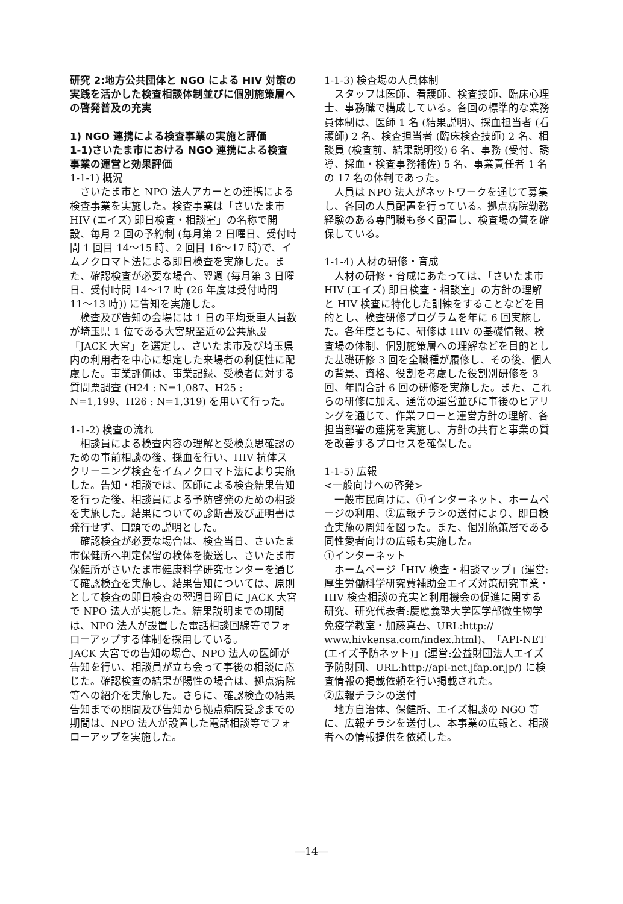研究 2:地方公共団体と NGO による HIV 対策の実践を活かした検査相談体制並びに個別施策層への啓発普及の充実
1) NGO 連携による検査事業の実施と評価
1-1)さいたま市における NGO 連携による検査事業の運営と効果評価
1-1-1) 概況
さいたま市と NPO 法人アカーとの連携による検査事業を実施した。検査事業は「さいたま市 HIV (エイズ) 即日検査・相談室」の名称で開設、毎月 2 回の予約制 (毎月第 2 日曜日、受付時間 1 回目 14〜15 時、2 回目 16〜17 時)で、イムノクロマト法による即日検査を実施した。また、確認検査が必要な場合、翌週 (毎月第 3 日曜日、受付時間 14〜17 時 (26 年度は受付時間 11〜13 時)) に告知を実施した。
検査及び告知の会場には 1 日の平均乗車人員数が埼玉県 1 位である大宮駅至近の公共施設「JACK 大宮」を選定し、さいたま市及び埼玉県内の利用者を中心に想定した来場者の利便性に配慮した。事業評価は、事業記録、受検者に対する質問票調査 (H24 : N=1,087、H25 : N=1,199、H26 : N=1,319) を用いて行った。
1-1-2) 検査の流れ
相談員による検査内容の理解と受検意思確認のための事前相談の後、採血を行い、HIV 抗体スクリーニング検査をイムノクロマト法により実施した。告知・相談では、医師による検査結果告知を行った後、相談員による予防啓発のための相談を実施した。結果についての診断書及び証明書は発行せず、口頭での説明とした。
確認検査が必要な場合は、検査当日、さいたま市保健所へ判定保留の検体を搬送し、さいたま市保健所がさいたま市健康科学研究センターを通じて確認検査を実施し、結果告知については、原則として検査の即日検査の翌週日曜日に JACK 大宮で NPO 法人が実施した。結果説明までの期間は、NPO 法人が設置した電話相談回線等でフォローアップする体制を採用している。
JACK 大宮での告知の場合、NPO 法人の医師が告知を行い、相談員が立ち会って事後の相談に応じた。確認検査の結果が陽性の場合は、拠点病院等への紹介を実施した。さらに、確認検査の結果告知までの期間及び告知から拠点病院受診までの期間は、NPO 法人が設置した電話相談等でフォローアップを実施した。
1-1-3) 検査場の人員体制
スタッフは医師、看護師、検査技師、臨床心理士、事務職で構成している。各回の標準的な業務員体制は、医師 1 名 (結果説明)、採血担当者 (看護師) 2 名、検査担当者 (臨床検査技師) 2 名、相談員 (検査前、結果説明後) 6 名、事務 (受付、誘導、採血・検査事務補佐) 5 名、事業責任者 1 名の 17 名の体制であった。
人員は NPO 法人がネットワークを通じて募集し、各回の人員配置を行っている。拠点病院勤務経験のある専門職も多く配置し、検査場の質を確保している。
1-1-4) 人材の研修・育成
人材の研修・育成にあたっては、「さいたま市 HIV (エイズ) 即日検査・相談室」の方針の理解と HIV 検査に特化した訓練をすることなどを目的とし、検査研修プログラムを年に 6 回実施した。各年度ともに、研修は HIV の基礎情報、検査場の体制、個別施策層への理解などを目的とした基礎研修 3 回を全職種が履修し、その後、個人の背景、資格、役割を考慮した役割別研修を 3 回、年間合計 6 回の研修を実施した。また、これらの研修に加え、通常の運営並びに事後のヒアリングを通じて、作業フローと運営方針の理解、各担当部署の連携を実施し、方針の共有と事業の質を改善するプロセスを確保した。
1-1-5) 広報
<一般向けへの啓発>
一般市民向けに、①インターネット、ホームページの利用、②広報チラシの送付により、即日検査実施の周知を図った。また、個別施策層である同性愛者向けの広報も実施した。
①インターネット
ホームページ「HIV 検査・相談マップ」(運営:厚生労働科学研究費補助金エイズ対策研究事業・HIV 検査相談の充実と利用機会の促進に関する研究、研究代表者:慶應義塾大学医学部微生物学免疫学教室・加藤真吾、URL:http:// www.hivkensa.com/index.html)、「API-NET (エイズ予防ネット)」(運営:公益財団法人エイズ予防財団、URL:http://api-net.jfap.or.jp/) に検査情報の掲載依頼を行い掲載された。
②広報チラシの送付
地方自治体、保健所、エイズ相談の NGO 等に、広報チラシを送付し、本事業の広報と、相談者への情報提供を依頼した。
―14―